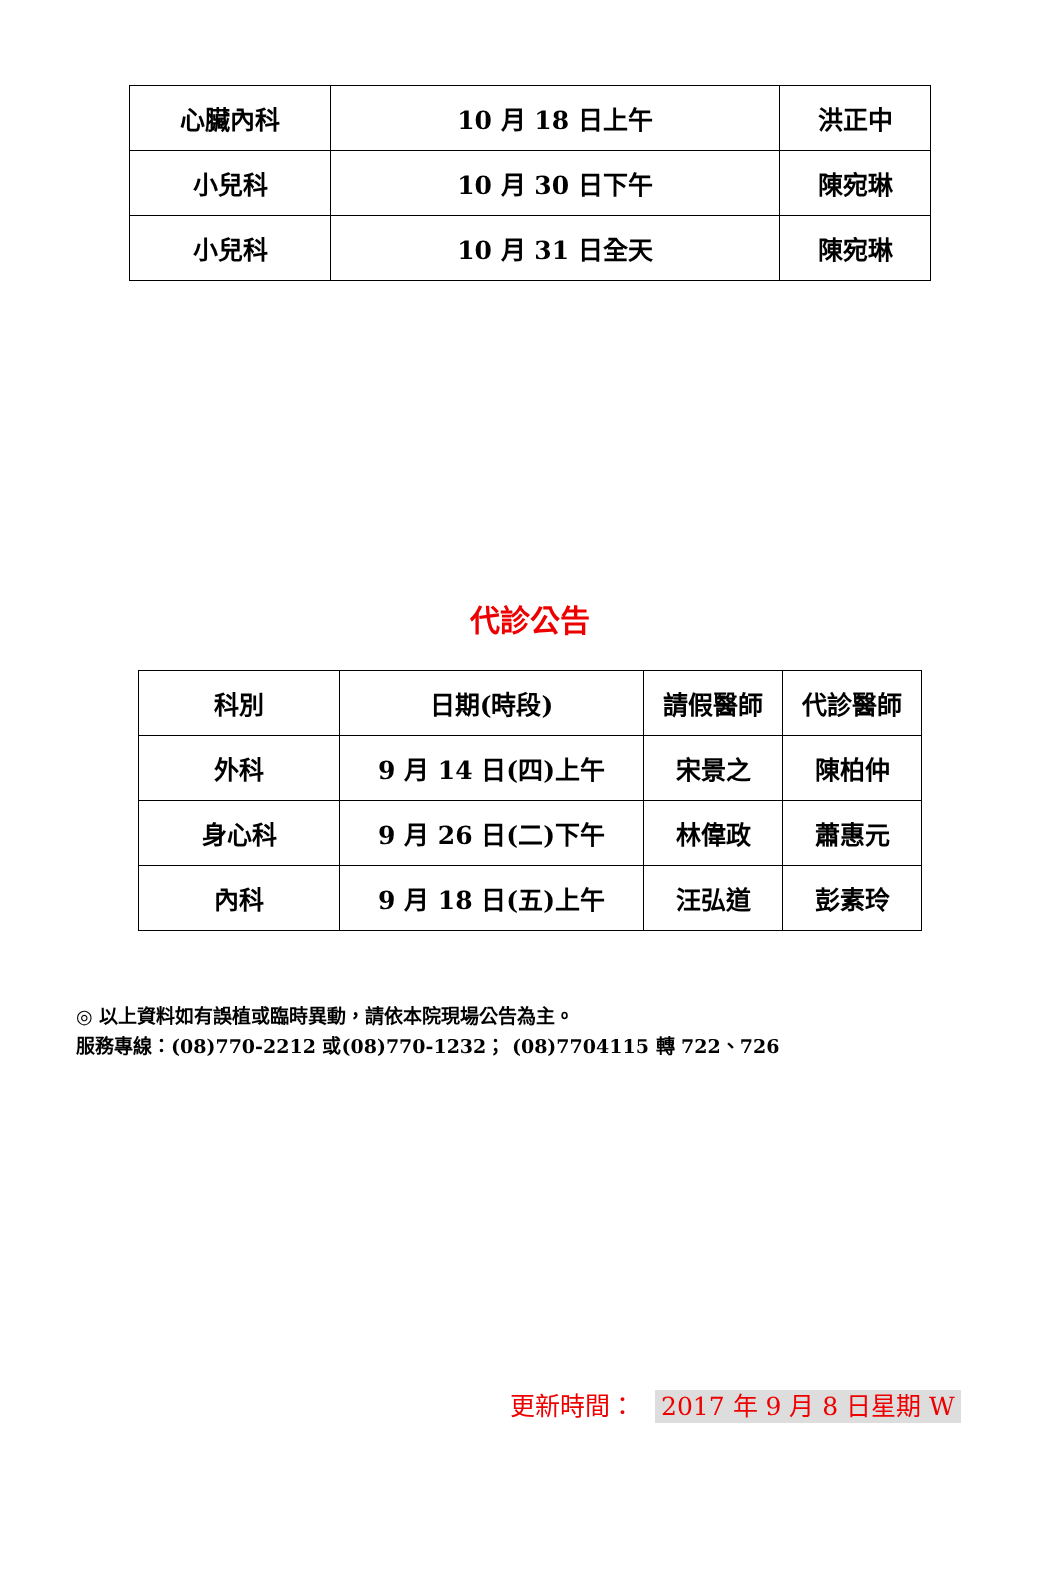| 心臟內科 | 10 月 18 日上午 | 洪正中 |
| 小兒科 | 10 月 30 日下午 | 陳宛琳 |
| 小兒科 | 10 月 31 日全天 | 陳宛琳 |
代診公告
| 科別 | 日期(時段) | 請假醫師 | 代診醫師 |
| --- | --- | --- | --- |
| 外科 | 9 月 14 日(四)上午 | 宋景之 | 陳柏仲 |
| 身心科 | 9 月 26 日(二)下午 | 林偉政 | 蕭惠元 |
| 內科 | 9 月 18 日(五)上午 | 汪弘道 | 彭素玲 |
◎ 以上資料如有誤植或臨時異動，請依本院現場公告為主。
服務專線：(08)770-2212 或(08)770-1232； (08)7704115 轉 722、726
更新時間： 2017 年 9 月 8 日星期 W